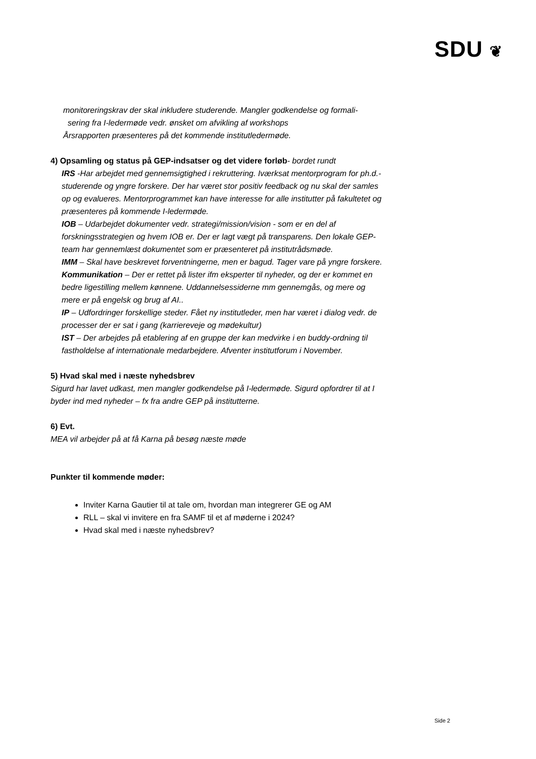SDU ❦
monitoreringskrav der skal inkludere studerende. Mangler godkendelse og formali-
sering fra I-ledermøde vedr. ønsket om afvikling af workshops
Årsrapporten præsenteres på det kommende institutledermøde.
4) Opsamling og status på GEP-indsatser og det videre forløb- bordet rundt
IRS -Har arbejdet med gennemsigtighed i rekruttering. Iværksat mentorprogram for ph.d.-studerende og yngre forskere. Der har været stor positiv feedback og nu skal der samles op og evalueres. Mentorprogrammet kan have interesse for alle institutter på fakultetet og præsenteres på kommende I-ledermøde.
IOB – Udarbejdet dokumenter vedr. strategi/mission/vision - som er en del af forskningsstrategien og hvem IOB er. Der er lagt vægt på transparens. Den lokale GEP-team har gennemlæst dokumentet som er præsenteret på institutrådsmøde.
IMM – Skal have beskrevet forventningerne, men er bagud. Tager vare på yngre forskere.
Kommunikation – Der er rettet på lister ifm eksperter til nyheder, og der er kommet en bedre ligestilling mellem kønnene. Uddannelsessiderne mm gennemgås, og mere og mere er på engelsk og brug af AI..
IP – Udfordringer forskellige steder. Fået ny institutleder, men har været i dialog vedr. de processer der er sat i gang (karriereveje og mødekultur)
IST – Der arbejdes på etablering af en gruppe der kan medvirke i en buddy-ordning til fastholdelse af internationale medarbejdere. Afventer institutforum i November.
5) Hvad skal med i næste nyhedsbrev
Sigurd har lavet udkast, men mangler godkendelse på I-ledermøde. Sigurd opfordrer til at I byder ind med nyheder – fx fra andre GEP på institutterne.
6) Evt.
MEA vil arbejder på at få Karna på besøg næste møde
Punkter til kommende møder:
Inviter Karna Gautier til at tale om, hvordan man integrerer GE og AM
RLL – skal vi invitere en fra SAMF til et af møderne i 2024?
Hvad skal med i næste nyhedsbrev?
Side 2